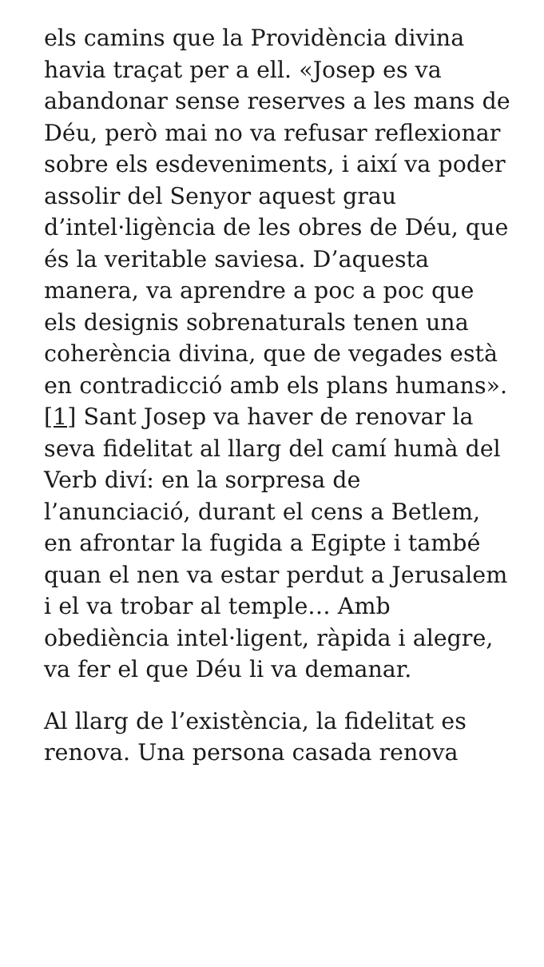els camins que la Providència divina havia traçat per a ell. «Josep es va abandonar sense reserves a les mans de Déu, però mai no va refusar reflexionar sobre els esdeveniments, i així va poder assolir del Senyor aquest grau d’intel·ligència de les obres de Déu, que és la veritable saviesa. D’aquesta manera, va aprendre a poc a poc que els designis sobrenaturals tenen una coherència divina, que de vegades està en contradicció amb els plans humans». [1] Sant Josep va haver de renovar la seva fidelitat al llarg del camí humà del Verb diví: en la sorpresa de l’anunciació, durant el cens a Betlem, en afrontar la fugida a Egipte i també quan el nen va estar perdut a Jerusalem i el va trobar al temple… Amb obediència intel·ligent, ràpida i alegre, va fer el que Déu li va demanar.
Al llarg de l’existència, la fidelitat es renova. Una persona casada renova